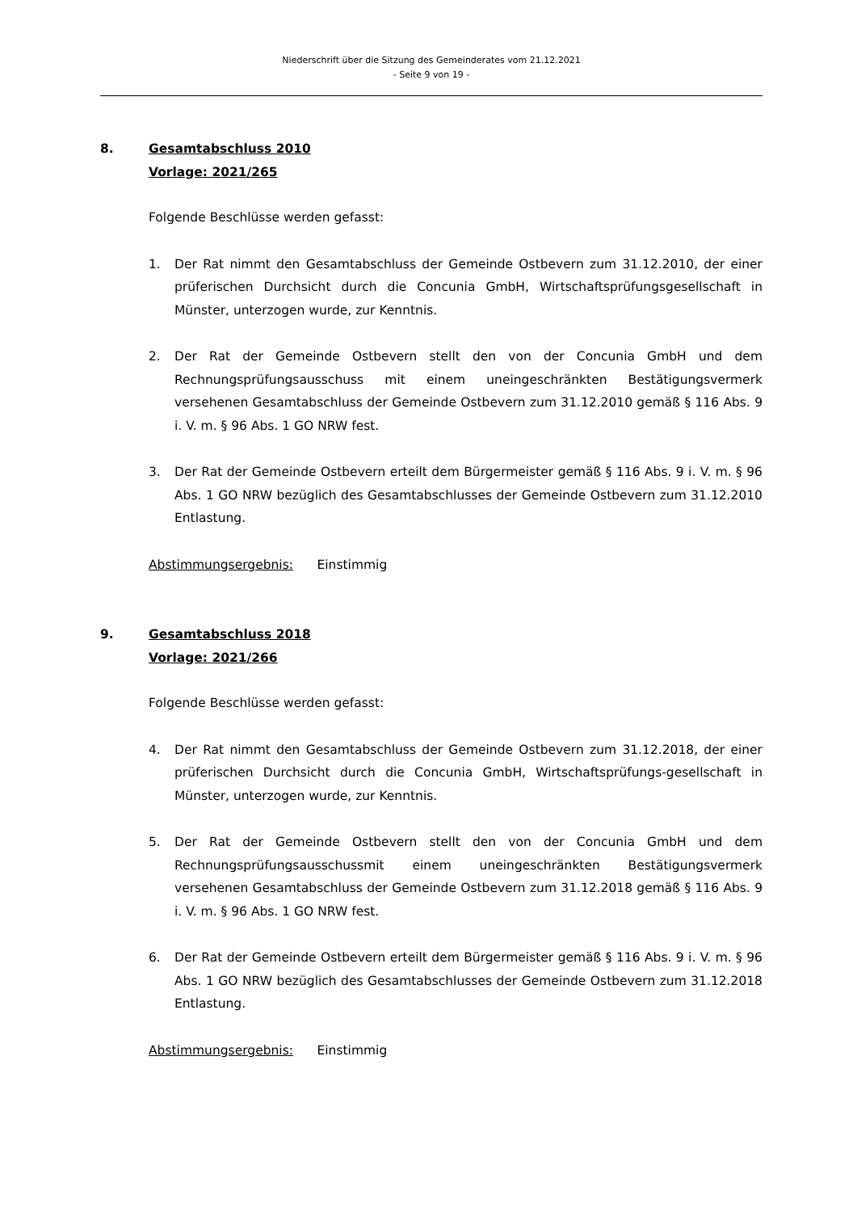Niederschrift über die Sitzung des Gemeinderates vom 21.12.2021
- Seite 9 von 19 -
8. Gesamtabschluss 2010
Vorlage: 2021/265
Folgende Beschlüsse werden gefasst:
1. Der Rat nimmt den Gesamtabschluss der Gemeinde Ostbevern zum 31.12.2010, der einer prüferischen Durchsicht durch die Concunia GmbH, Wirtschaftsprüfungsgesellschaft in Münster, unterzogen wurde, zur Kenntnis.
2. Der Rat der Gemeinde Ostbevern stellt den von der Concunia GmbH und dem Rechnungsprüfungsausschuss mit einem uneingeschränkten Bestätigungsvermerk versehenen Gesamtabschluss der Gemeinde Ostbevern zum 31.12.2010 gemäß § 116 Abs. 9 i. V. m. § 96 Abs. 1 GO NRW fest.
3. Der Rat der Gemeinde Ostbevern erteilt dem Bürgermeister gemäß § 116 Abs. 9 i. V. m. § 96 Abs. 1 GO NRW bezüglich des Gesamtabschlusses der Gemeinde Ostbevern zum 31.12.2010 Entlastung.
Abstimmungsergebnis: Einstimmig
9. Gesamtabschluss 2018
Vorlage: 2021/266
Folgende Beschlüsse werden gefasst:
4. Der Rat nimmt den Gesamtabschluss der Gemeinde Ostbevern zum 31.12.2018, der einer prüferischen Durchsicht durch die Concunia GmbH, Wirtschaftsprüfungs-gesellschaft in Münster, unterzogen wurde, zur Kenntnis.
5. Der Rat der Gemeinde Ostbevern stellt den von der Concunia GmbH und dem Rechnungsprüfungsausschussmit einem uneingeschränkten Bestätigungsvermerk versehenen Gesamtabschluss der Gemeinde Ostbevern zum 31.12.2018 gemäß § 116 Abs. 9 i. V. m. § 96 Abs. 1 GO NRW fest.
6. Der Rat der Gemeinde Ostbevern erteilt dem Bürgermeister gemäß § 116 Abs. 9 i. V. m. § 96 Abs. 1 GO NRW bezüglich des Gesamtabschlusses der Gemeinde Ostbevern zum 31.12.2018 Entlastung.
Abstimmungsergebnis: Einstimmig